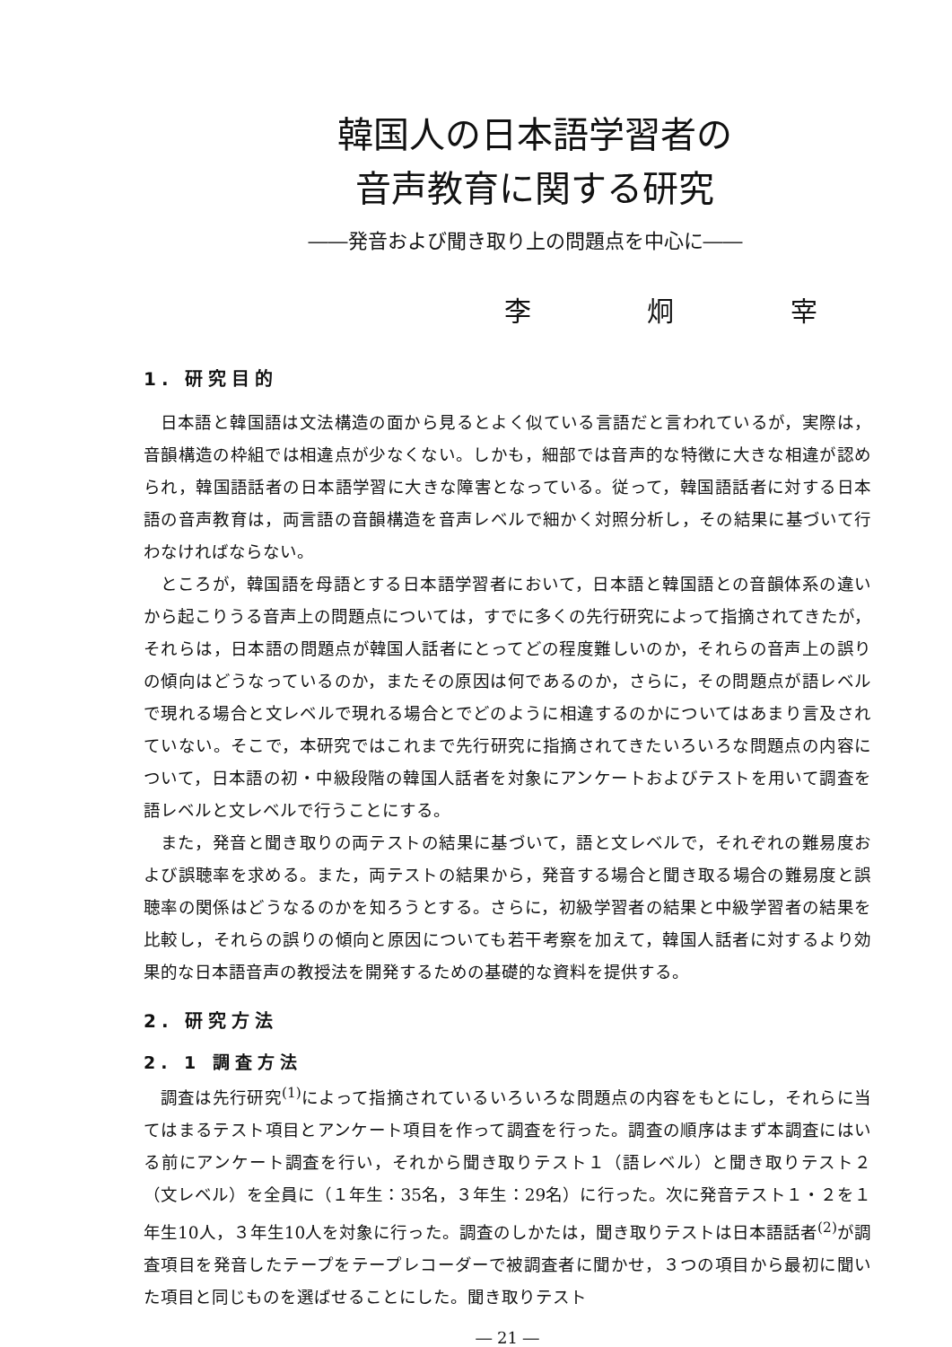韓国人の日本語学習者の
音声教育に関する研究
――発音および聞き取り上の問題点を中心に――
李 炯 宰
1. 研究目的
日本語と韓国語は文法構造の面から見るとよく似ている言語だと言われているが，実際は，音韻構造の枠組では相違点が少なくない。しかも，細部では音声的な特徴に大きな相違が認められ，韓国語話者の日本語学習に大きな障害となっている。従って，韓国語話者に対する日本語の音声教育は，両言語の音韻構造を音声レベルで細かく対照分析し，その結果に基づいて行わなければならない。
ところが，韓国語を母語とする日本語学習者において，日本語と韓国語との音韻体系の違いから起こりうる音声上の問題点については，すでに多くの先行研究によって指摘されてきたが，それらは，日本語の問題点が韓国人話者にとってどの程度難しいのか，それらの音声上の誤りの傾向はどうなっているのか，またその原因は何であるのか，さらに，その問題点が語レベルで現れる場合と文レベルで現れる場合とでどのように相違するのかについてはあまり言及されていない。そこで，本研究ではこれまで先行研究に指摘されてきたいろいろな問題点の内容について，日本語の初・中級段階の韓国人話者を対象にアンケートおよびテストを用いて調査を語レベルと文レベルで行うことにする。
また，発音と聞き取りの両テストの結果に基づいて，語と文レベルで，それぞれの難易度および誤聴率を求める。また，両テストの結果から，発音する場合と聞き取る場合の難易度と誤聴率の関係はどうなるのかを知ろうとする。さらに，初級学習者の結果と中級学習者の結果を比較し，それらの誤りの傾向と原因についても若干考察を加えて，韓国人話者に対するより効果的な日本語音声の教授法を開発するための基礎的な資料を提供する。
2. 研究方法
2. 1 調査方法
調査は先行研究<sup>(1)</sup>によって指摘されているいろいろな問題点の内容をもとにし，それらに当てはまるテスト項目とアンケート項目を作って調査を行った。調査の順序はまず本調査にはいる前にアンケート調査を行い，それから聞き取りテスト１（語レベル）と聞き取りテスト２（文レベル）を全員に（１年生：35名，３年生：29名）に行った。次に発音テスト１・２を１年生10人，３年生10人を対象に行った。調査のしかたは，聞き取りテストは日本語話者<sup>(2)</sup>が調査項目を発音したテープをテープレコーダーで被調査者に聞かせ，３つの項目から最初に聞いた項目と同じものを選ばせることにした。聞き取りテスト
― 21 ―